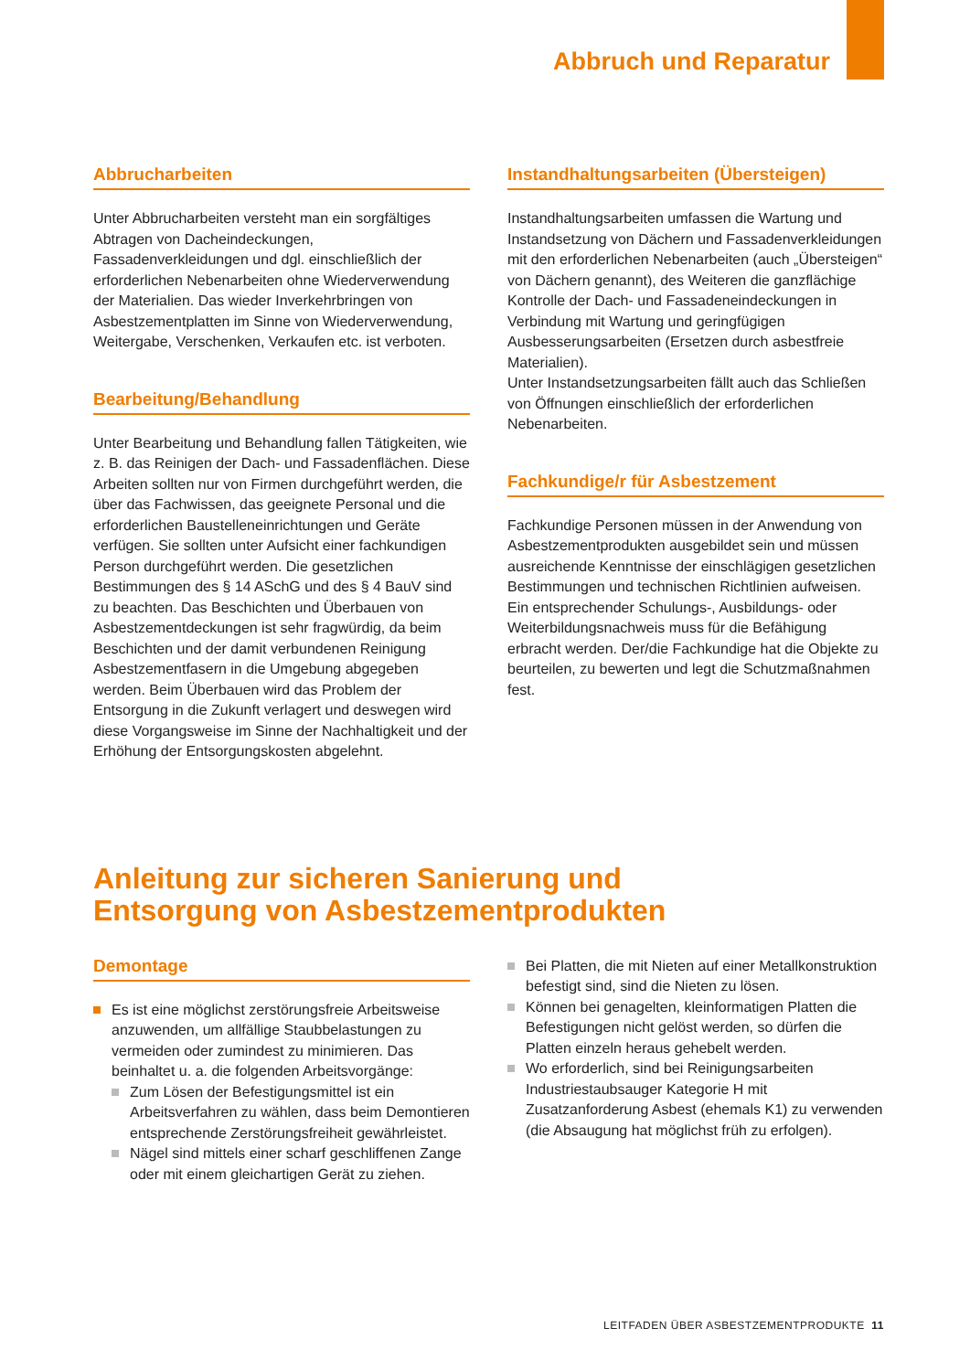Abbruch und Reparatur
Abbrucharbeiten
Unter Abbrucharbeiten versteht man ein sorgfältiges Abtragen von Dacheindeckungen, Fassadenverkleidungen und dgl. einschließlich der erforderlichen Nebenarbeiten ohne Wiederverwendung der Materialien. Das wieder Inverkehrbringen von Asbestzementplatten im Sinne von Wiederverwendung, Weitergabe, Verschenken, Verkaufen etc. ist verboten.
Bearbeitung/Behandlung
Unter Bearbeitung und Behandlung fallen Tätigkeiten, wie z. B. das Reinigen der Dach- und Fassadenflächen. Diese Arbeiten sollten nur von Firmen durchgeführt werden, die über das Fachwissen, das geeignete Personal und die erforderlichen Baustelleneinrichtungen und Geräte verfügen. Sie sollten unter Aufsicht einer fachkundigen Person durchgeführt werden. Die gesetzlichen Bestimmungen des § 14 ASchG und des § 4 BauV sind zu beachten. Das Beschichten und Überbauen von Asbestzementdeckungen ist sehr fragwürdig, da beim Beschichten und der damit verbundenen Reinigung Asbestzementfasern in die Umgebung abgegeben werden. Beim Überbauen wird das Problem der Entsorgung in die Zukunft verlagert und deswegen wird diese Vorgangsweise im Sinne der Nachhaltigkeit und der Erhöhung der Entsorgungskosten abgelehnt.
Instandhaltungsarbeiten (Übersteigen)
Instandhaltungsarbeiten umfassen die Wartung und Instandsetzung von Dächern und Fassadenverkleidungen mit den erforderlichen Nebenarbeiten (auch „Übersteigen“ von Dächern genannt), des Weiteren die ganzflächige Kontrolle der Dach- und Fassadeneindeckungen in Verbindung mit Wartung und geringfügigen Ausbesserungsarbeiten (Ersetzen durch asbestfreie Materialien).
Unter Instandsetzungsarbeiten fällt auch das Schließen von Öffnungen einschließlich der erforderlichen Nebenarbeiten.
Fachkundige/r für Asbestzement
Fachkundige Personen müssen in der Anwendung von Asbestzementprodukten ausgebildet sein und müssen ausreichende Kenntnisse der einschlägigen gesetzlichen Bestimmungen und technischen Richtlinien aufweisen. Ein entsprechender Schulungs-, Ausbildungs- oder Weiterbildungsnachweis muss für die Befähigung erbracht werden. Der/die Fachkundige hat die Objekte zu beurteilen, zu bewerten und legt die Schutzmaßnahmen fest.
Anleitung zur sicheren Sanierung und
Entsorgung von Asbestzementprodukten
Demontage
Es ist eine möglichst zerstörungsfreie Arbeitsweise anzuwenden, um allfällige Staubbelastungen zu vermeiden oder zumindest zu minimieren. Das beinhaltet u. a. die folgenden Arbeitsvorgänge:
Zum Lösen der Befestigungsmittel ist ein Arbeitsverfahren zu wählen, dass beim Demontieren entsprechende Zerstörungsfreiheit gewährleistet.
Nägel sind mittels einer scharf geschliffenen Zange oder mit einem gleichartigen Gerät zu ziehen.
Bei Platten, die mit Nieten auf einer Metallkonstruktion befestigt sind, sind die Nieten zu lösen.
Können bei genagelten, kleinformatigen Platten die Befestigungen nicht gelöst werden, so dürfen die Platten einzeln heraus gehebelt werden.
Wo erforderlich, sind bei Reinigungsarbeiten Industriestaubsauger Kategorie H mit Zusatzanforderung Asbest (ehemals K1) zu verwenden (die Absaugung hat möglichst früh zu erfolgen).
LEITFADEN ÜBER ASBESTZEMENTPRODUKTE 11